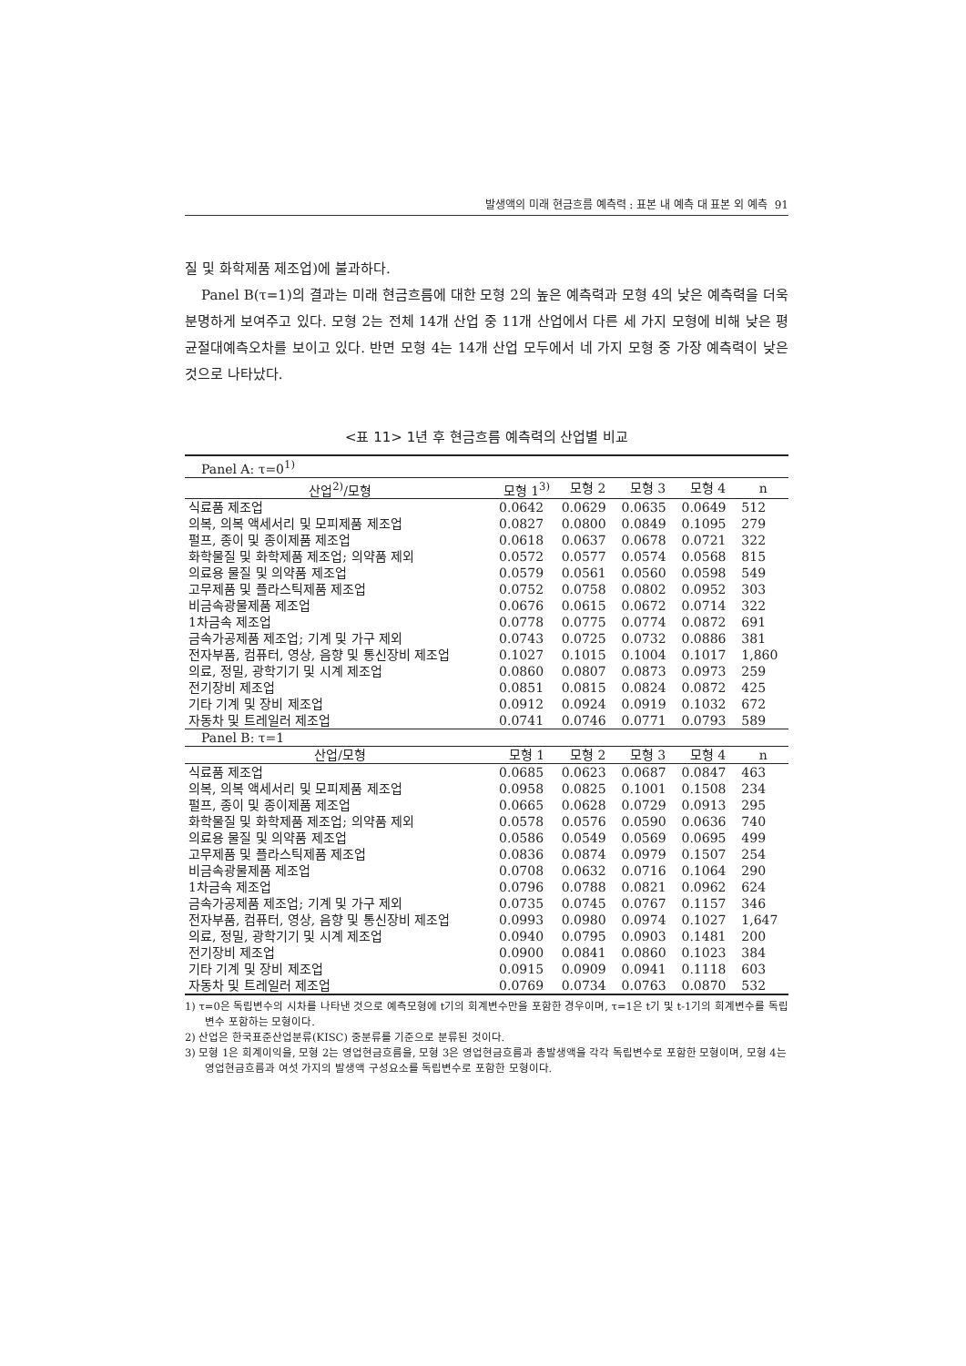발생액의 미래 현금흐름 예측력 : 표본 내 예측 대 표본 외 예측 91
질 및 화학제품 제조업)에 불과하다.
Panel B(τ=1)의 결과는 미래 현금흐름에 대한 모형 2의 높은 예측력과 모형 4의 낮은 예측력을 더욱 분명하게 보여주고 있다. 모형 2는 전체 14개 산업 중 11개 산업에서 다른 세 가지 모형에 비해 낮은 평균절대예측오차를 보이고 있다. 반면 모형 4는 14개 산업 모두에서 네 가지 모형 중 가장 예측력이 낮은 것으로 나타났다.
<표 11> 1년 후 현금흐름 예측력의 산업별 비교
| Panel A: τ=0<sup>1)</sup> | | | | | |
| 산업<sup>2)</sup>/모형 | 모형 1<sup>3)</sup> | 모형 2 | 모형 3 | 모형 4 | n |
| 식료품 제조업 | 0.0642 | 0.0629 | 0.0635 | 0.0649 | 512 |
| 의복, 의복 액세서리 및 모피제품 제조업 | 0.0827 | 0.0800 | 0.0849 | 0.1095 | 279 |
| 펄프, 종이 및 종이제품 제조업 | 0.0618 | 0.0637 | 0.0678 | 0.0721 | 322 |
| 화학물질 및 화학제품 제조업; 의약품 제외 | 0.0572 | 0.0577 | 0.0574 | 0.0568 | 815 |
| 의료용 물질 및 의약품 제조업 | 0.0579 | 0.0561 | 0.0560 | 0.0598 | 549 |
| 고무제품 및 플라스틱제품 제조업 | 0.0752 | 0.0758 | 0.0802 | 0.0952 | 303 |
| 비금속광물제품 제조업 | 0.0676 | 0.0615 | 0.0672 | 0.0714 | 322 |
| 1차금속 제조업 | 0.0778 | 0.0775 | 0.0774 | 0.0872 | 691 |
| 금속가공제품 제조업; 기계 및 가구 제외 | 0.0743 | 0.0725 | 0.0732 | 0.0886 | 381 |
| 전자부품, 컴퓨터, 영상, 음향 및 통신장비 제조업 | 0.1027 | 0.1015 | 0.1004 | 0.1017 | 1,860 |
| 의료, 정밀, 광학기기 및 시계 제조업 | 0.0860 | 0.0807 | 0.0873 | 0.0973 | 259 |
| 전기장비 제조업 | 0.0851 | 0.0815 | 0.0824 | 0.0872 | 425 |
| 기타 기계 및 장비 제조업 | 0.0912 | 0.0924 | 0.0919 | 0.1032 | 672 |
| 자동차 및 트레일러 제조업 | 0.0741 | 0.0746 | 0.0771 | 0.0793 | 589 |
| Panel B: τ=1 | | | | | |
| 산업/모형 | 모형 1 | 모형 2 | 모형 3 | 모형 4 | n |
| 식료품 제조업 | 0.0685 | 0.0623 | 0.0687 | 0.0847 | 463 |
| 의복, 의복 액세서리 및 모피제품 제조업 | 0.0958 | 0.0825 | 0.1001 | 0.1508 | 234 |
| 펄프, 종이 및 종이제품 제조업 | 0.0665 | 0.0628 | 0.0729 | 0.0913 | 295 |
| 화학물질 및 화학제품 제조업; 의약품 제외 | 0.0578 | 0.0576 | 0.0590 | 0.0636 | 740 |
| 의료용 물질 및 의약품 제조업 | 0.0586 | 0.0549 | 0.0569 | 0.0695 | 499 |
| 고무제품 및 플라스틱제품 제조업 | 0.0836 | 0.0874 | 0.0979 | 0.1507 | 254 |
| 비금속광물제품 제조업 | 0.0708 | 0.0632 | 0.0716 | 0.1064 | 290 |
| 1차금속 제조업 | 0.0796 | 0.0788 | 0.0821 | 0.0962 | 624 |
| 금속가공제품 제조업; 기계 및 가구 제외 | 0.0735 | 0.0745 | 0.0767 | 0.1157 | 346 |
| 전자부품, 컴퓨터, 영상, 음향 및 통신장비 제조업 | 0.0993 | 0.0980 | 0.0974 | 0.1027 | 1,647 |
| 의료, 정밀, 광학기기 및 시계 제조업 | 0.0940 | 0.0795 | 0.0903 | 0.1481 | 200 |
| 전기장비 제조업 | 0.0900 | 0.0841 | 0.0860 | 0.1023 | 384 |
| 기타 기계 및 장비 제조업 | 0.0915 | 0.0909 | 0.0941 | 0.1118 | 603 |
| 자동차 및 트레일러 제조업 | 0.0769 | 0.0734 | 0.0763 | 0.0870 | 532 |
1) τ=0은 독립변수의 시차를 나타낸 것으로 예측모형에 t기의 회계변수만을 포함한 경우이며, τ=1은 t기 및 t-1기의 회계변수를 독립변수 포함하는 모형이다.
2) 산업은 한국표준산업분류(KISC) 중분류를 기준으로 분류된 것이다.
3) 모형 1은 회계이익을, 모형 2는 영업현금흐름을, 모형 3은 영업현금흐름과 총발생액을 각각 독립변수로 포함한 모형이며, 모형 4는 영업현금흐름과 여섯 가지의 발생액 구성요소를 독립변수로 포함한 모형이다.